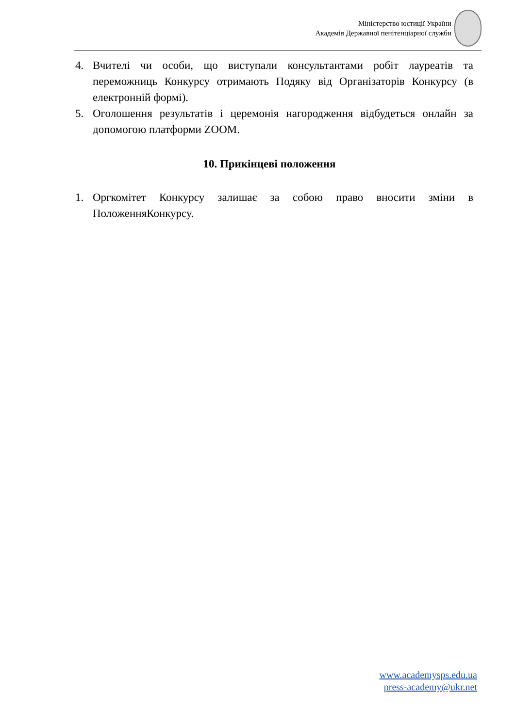Міністерство юстиції України
Академія Державної пенітенціарної служби
4. Вчителі чи особи, що виступали консультантами робіт лауреатів та переможниць Конкурсу отримають Подяку від Організаторів Конкурсу (в електронній формі).
5. Оголошення результатів і церемонія нагородження відбудеться онлайн за допомогою платформи ZOOM.
10. Прикінцеві положення
1. Оргкомітет Конкурсу залишає за собою право вносити зміни в ПоложенняКонкурсу.
www.academysps.edu.ua
press-academy@ukr.net